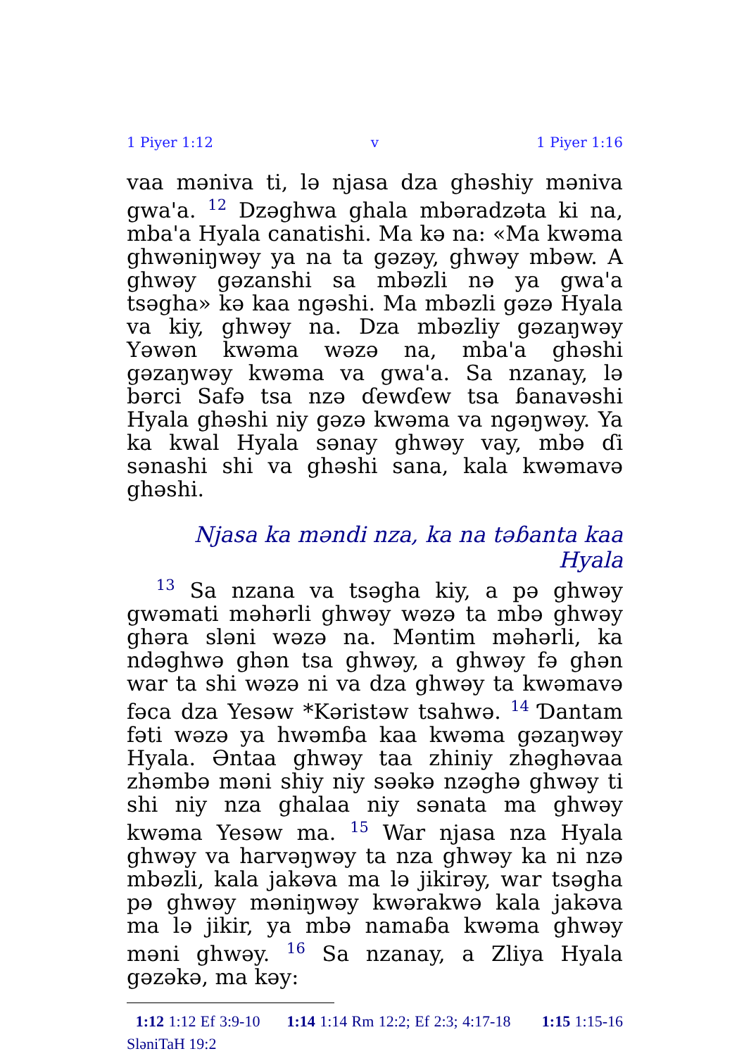1 Piyer 1:12 v 1 Piyer 1:16
vaa məniva ti, lə njasa dza ghəshiy məniva gwa'a. <sup>12</sup> Dzəghwa ghala mbəradzəta ki na, mba'a Hyala canatishi. Ma kə na: «Ma kwəma ghwəniŋwəy ya na ta gəzəy, ghwəy mbəw. A ghwəy gəzanshi sa mbəzli nə ya gwa'a tsəgha» kə kaa ngəshi. Ma mbəzli gəzə Hyala va kiy, ghwəy na. Dza mbəzliy gəzaŋwəy Yəwən kwəma wəzə na, mba'a ghəshi gəzaŋwəy kwəma va gwa'a. Sa nzanay, lə bərci Safə tsa nzə ɗewɗew tsa ɓanavəshi Hyala ghəshi niy gəzə kwəma va ngəŋwəy. Ya ka kwal Hyala sənay ghwəy vay, mbə ɗi sənashi shi va ghəshi sana, kala kwəmavə ghəshi.
Njasa ka məndi nza, ka na təɓanta kaa Hyala
<sup>13</sup> Sa nzana va tsəgha kiy, a pə ghwəy gwəmati məhərli ghwəy wəzə ta mbə ghwəy ghəra sləni wəzə na. Məntim məhərli, ka ndəghwə ghən tsa ghwəy, a ghwəy fə ghən war ta shi wəzə ni va dza ghwəy ta kwəmavə fəca dza Yesəw *Kəristəw tsahwə. <sup>14</sup> Ɗantam fəti wəzə ya hwəmɓa kaa kwəma gəzaŋwəy Hyala. Əntaa ghwəy taa zhiniy zhəghəvaa zhəmbə məni shiy niy səəkə nzəghə ghwəy ti shi niy nza ghalaa niy sənata ma ghwəy kwəma Yesəw ma. <sup>15</sup> War njasa nza Hyala ghwəy va harvəŋwəy ta nza ghwəy ka ni nzə mbəzli, kala jakəva ma lə jikirəy, war tsəgha pə ghwəy məniŋwəy kwərakwə kala jakəva ma lə jikir, ya mbə namaɓa kwəma ghwəy məni ghwəy. <sup>16</sup> Sa nzanay, a Zliya Hyala gəzəkə, ma kəy:
1:12 1:12 Ef 3:9-10 1:14 1:14 Rm 12:2; Ef 2:3; 4:17-18 1:15 1:15-16 SləniTaH 19:2